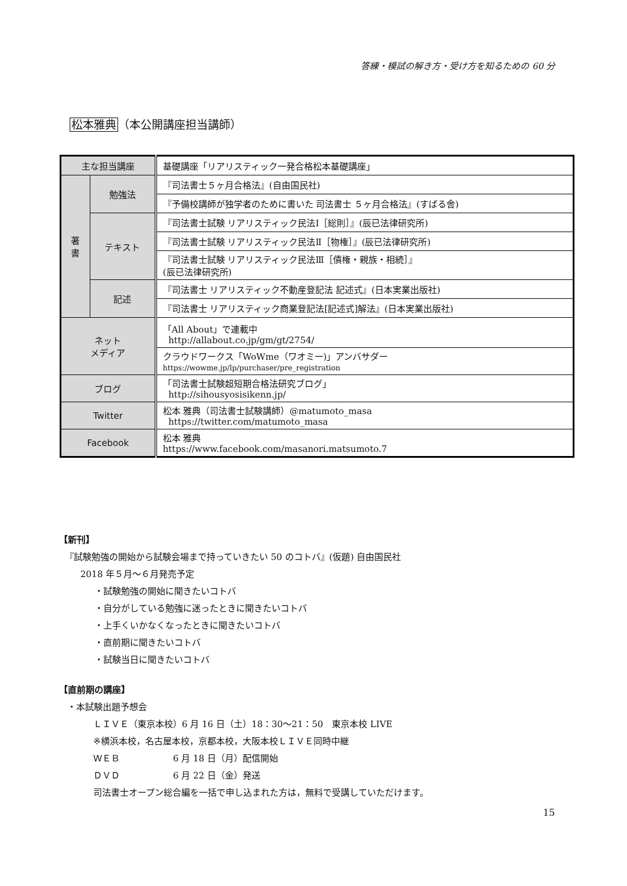答練・模試の解き方・受け方を知るための 60 分
松本雅典（本公開講座担当講師）
| 主な担当講座 | | 基礎講座「リアリスティック一発合格松本基礎講座」 |
| 著 書 | 勉強法 | 『司法書士５ヶ月合格法』(自由国民社) |
| | | 『予備校講師が独学者のために書いた 司法書士 ５ヶ月合格法』(すばる舎) |
| | テキスト | 『司法書士試験 リアリスティック民法Ⅰ［総則］』(辰已法律研究所) |
| | | 『司法書士試験 リアリスティック民法Ⅱ［物権］』(辰已法律研究所) |
| | | 『司法書士試験 リアリスティック民法Ⅲ［債権・親族・相続］』 (辰已法律研究所) |
| | 記述 | 『司法書士 リアリスティック不動産登記法 記述式』(日本実業出版社) |
| | | 『司法書士 リアリスティック商業登記法[記述式]解法』(日本実業出版社) |
| ネット メディア | | 「All About」で連載中 http://allabout.co.jp/gm/gt/2754/ |
| | | クラウドワークス「WoWme（ワオミー)」アンバサダー https://wowme.jp/lp/purchaser/pre_registration |
| ブログ | | 「司法書士試験超短期合格法研究ブログ」 http://sihousyosisikenn.jp/ |
| Twitter | | 松本 雅典（司法書士試験講師）@matumoto_masa https://twitter.com/matumoto_masa |
| Facebook | | 松本 雅典 https://www.facebook.com/masanori.matsumoto.7 |
【新刊】
『試験勉強の開始から試験会場まで持っていきたい 50 のコトバ』(仮題) 自由国民社
2018 年５月～６月発売予定
・試験勉強の開始に聞きたいコトバ
・自分がしている勉強に迷ったときに聞きたいコトバ
・上手くいかなくなったときに聞きたいコトバ
・直前期に聞きたいコトバ
・試験当日に聞きたいコトバ
【直前期の講座】
・本試験出題予想会
ＬＩＶＥ（東京本校）6 月 16 日（土）18：30～21：50　東京本校 LIVE
※横浜本校，名古屋本校，京都本校，大阪本校ＬＩＶＥ同時中継
ＷＥＢ　　　　　　6 月 18 日（月）配信開始
ＤＶＤ　　　　　　6 月 22 日（金）発送
司法書士オープン総合編を一括で申し込まれた方は，無料で受講していただけます。
15